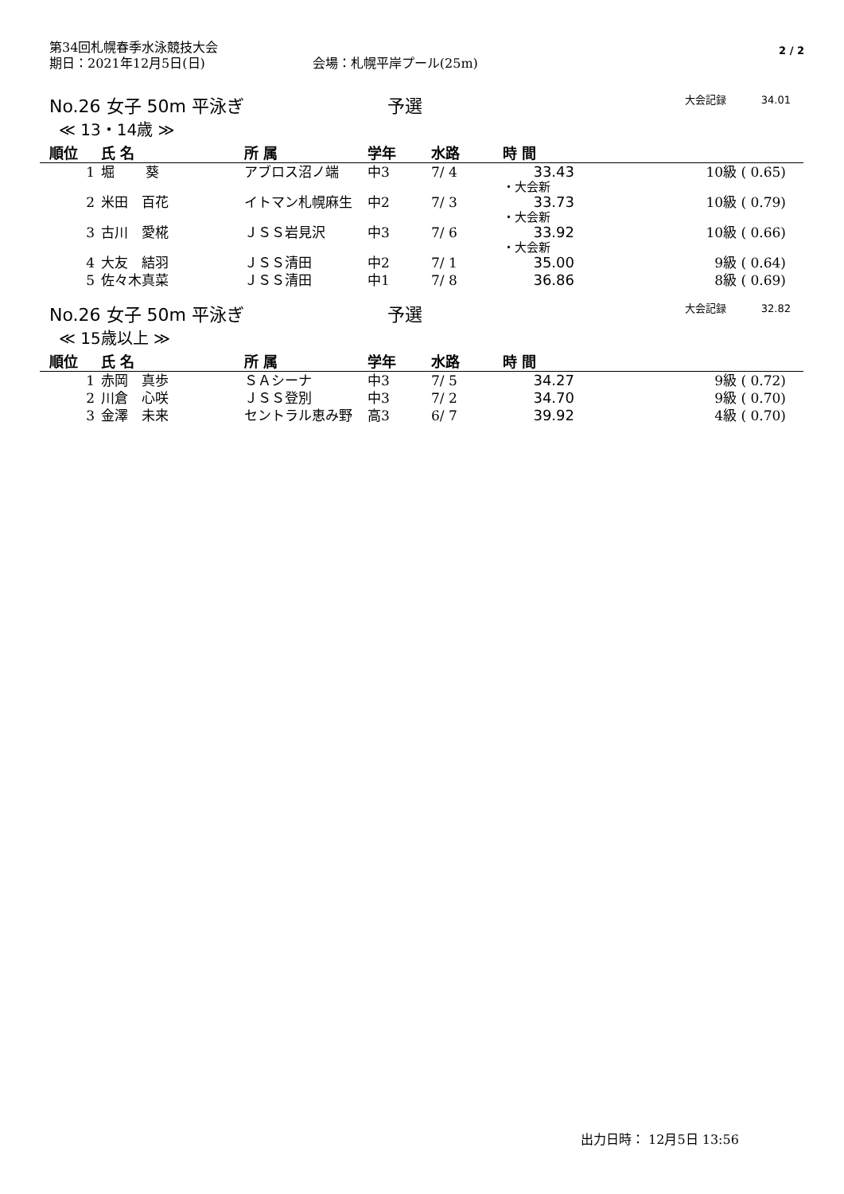第34回札幌春季水泳競技大会
期日：2021年12月5日(日) 会場：札幌平岸プール(25m)
2 / 2
No.26 女子 50m 平泳ぎ 予選 大会記録 34.01
≪ 13・14歳 ≫
| 順位 | 氏 名 | 所 属 | 学年 | 水路 | 時 間 | |
| --- | --- | --- | --- | --- | --- | --- |
| 1 | 堀 葵 | アブロス沼ノ端 | 中3 | 7/ 4 | 33.43 | 10級 ( 0.65) |
| | | | | | ・大会新 | |
| 2 | 米田 百花 | イトマン札幌麻生 | 中2 | 7/ 3 | 33.73 | 10級 ( 0.79) |
| | | | | | ・大会新 | |
| 3 | 古川 愛椛 | ＪＳＳ岩見沢 | 中3 | 7/ 6 | 33.92 | 10級 ( 0.66) |
| | | | | | ・大会新 | |
| 4 | 大友 結羽 | ＪＳＳ清田 | 中2 | 7/ 1 | 35.00 | 9級 ( 0.64) |
| 5 | 佐々木真菜 | ＪＳＳ清田 | 中1 | 7/ 8 | 36.86 | 8級 ( 0.69) |
No.26 女子 50m 平泳ぎ 予選 大会記録 32.82
≪ 15歳以上 ≫
| 順位 | 氏 名 | 所 属 | 学年 | 水路 | 時 間 | |
| --- | --- | --- | --- | --- | --- | --- |
| 1 | 赤岡 真歩 | ＳＡシーナ | 中3 | 7/ 5 | 34.27 | 9級 ( 0.72) |
| 2 | 川倉 心咲 | ＪＳＳ登別 | 中3 | 7/ 2 | 34.70 | 9級 ( 0.70) |
| 3 | 金澤 未来 | セントラル恵み野 | 高3 | 6/ 7 | 39.92 | 4級 ( 0.70) |
出力日時： 12月5日 13:56